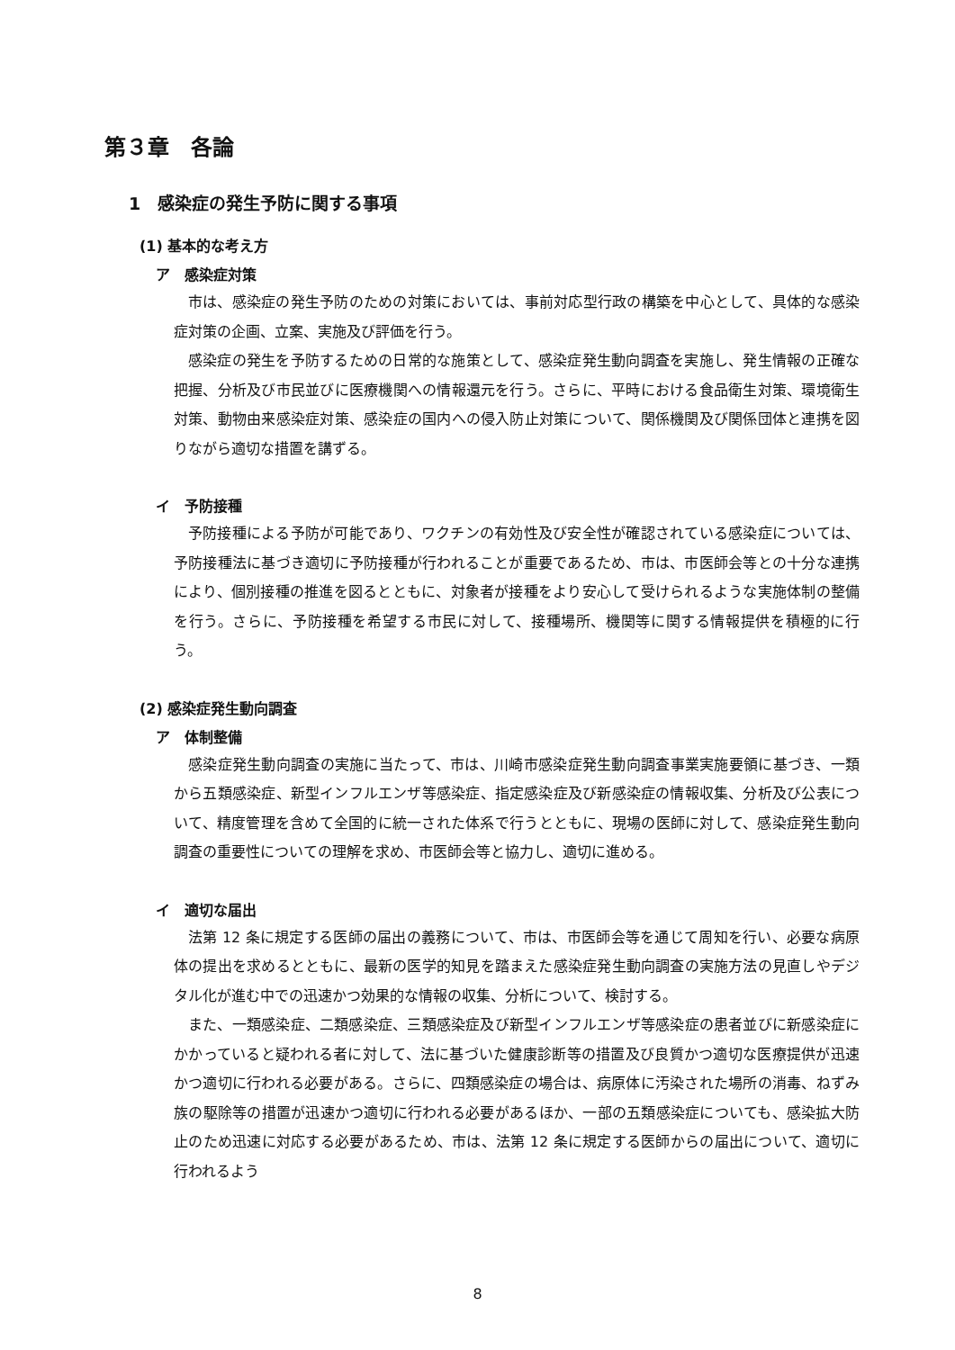第３章　各論
1　感染症の発生予防に関する事項
(1) 基本的な考え方
ア　感染症対策
市は、感染症の発生予防のための対策においては、事前対応型行政の構築を中心として、具体的な感染症対策の企画、立案、実施及び評価を行う。
感染症の発生を予防するための日常的な施策として、感染症発生動向調査を実施し、発生情報の正確な把握、分析及び市民並びに医療機関への情報還元を行う。さらに、平時における食品衛生対策、環境衛生対策、動物由来感染症対策、感染症の国内への侵入防止対策について、関係機関及び関係団体と連携を図りながら適切な措置を講ずる。
イ　予防接種
予防接種による予防が可能であり、ワクチンの有効性及び安全性が確認されている感染症については、予防接種法に基づき適切に予防接種が行われることが重要であるため、市は、市医師会等との十分な連携により、個別接種の推進を図るとともに、対象者が接種をより安心して受けられるような実施体制の整備を行う。さらに、予防接種を希望する市民に対して、接種場所、機関等に関する情報提供を積極的に行う。
(2) 感染症発生動向調査
ア　体制整備
感染症発生動向調査の実施に当たって、市は、川崎市感染症発生動向調査事業実施要領に基づき、一類から五類感染症、新型インフルエンザ等感染症、指定感染症及び新感染症の情報収集、分析及び公表について、精度管理を含めて全国的に統一された体系で行うとともに、現場の医師に対して、感染症発生動向調査の重要性についての理解を求め、市医師会等と協力し、適切に進める。
イ　適切な届出
法第 12 条に規定する医師の届出の義務について、市は、市医師会等を通じて周知を行い、必要な病原体の提出を求めるとともに、最新の医学的知見を踏まえた感染症発生動向調査の実施方法の見直しやデジタル化が進む中での迅速かつ効果的な情報の収集、分析について、検討する。
また、一類感染症、二類感染症、三類感染症及び新型インフルエンザ等感染症の患者並びに新感染症にかかっていると疑われる者に対して、法に基づいた健康診断等の措置及び良質かつ適切な医療提供が迅速かつ適切に行われる必要がある。さらに、四類感染症の場合は、病原体に汚染された場所の消毒、ねずみ族の駆除等の措置が迅速かつ適切に行われる必要があるほか、一部の五類感染症についても、感染拡大防止のため迅速に対応する必要があるため、市は、法第 12 条に規定する医師からの届出について、適切に行われるよう
8